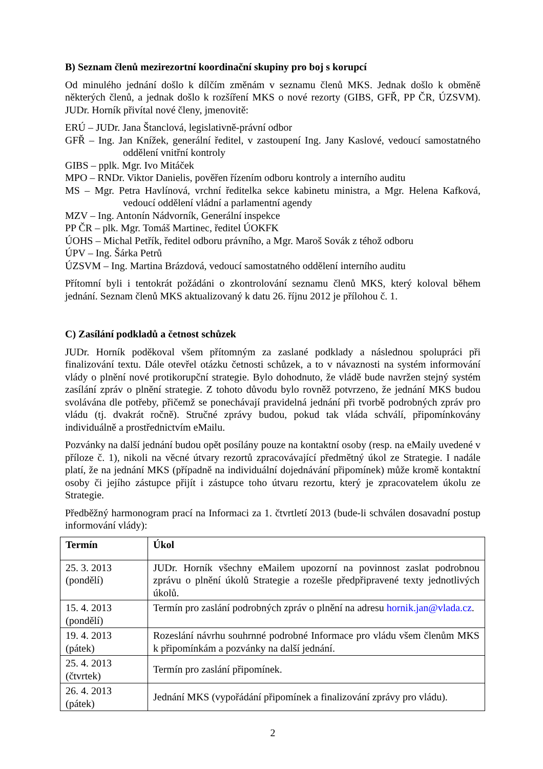B) Seznam členů mezirezortní koordinační skupiny pro boj s korupcí
Od minulého jednání došlo k dílčím změnám v seznamu členů MKS. Jednak došlo k obměně některých členů, a jednak došlo k rozšíření MKS o nové rezorty (GIBS, GFŘ, PP ČR, ÚZSVM). JUDr. Horník přivítal nové členy, jmenovitě:
ERÚ – JUDr. Jana Štanclová, legislativně-právní odbor
GFŘ – Ing. Jan Knížek, generální ředitel, v zastoupení Ing. Jany Kaslové, vedoucí samostatného oddělení vnitřní kontroly
GIBS – pplk. Mgr. Ivo Mitáček
MPO – RNDr. Viktor Danielis, pověřen řízením odboru kontroly a interního auditu
MS – Mgr. Petra Havlínová, vrchní ředitelka sekce kabinetu ministra, a Mgr. Helena Kafková, vedoucí oddělení vládní a parlamentní agendy
MZV – Ing. Antonín Nádvorník, Generální inspekce
PP ČR – plk. Mgr. Tomáš Martinec, ředitel ÚOKFK
ÚOHS – Michal Petřík, ředitel odboru právního, a Mgr. Maroš Sovák z téhož odboru
ÚPV – Ing. Šárka Petrů
ÚZSVM – Ing. Martina Brázdová, vedoucí samostatného oddělení interního auditu
Přítomní byli i tentokrát požádáni o zkontrolování seznamu členů MKS, který koloval během jednání. Seznam členů MKS aktualizovaný k datu 26. říjnu 2012 je přílohou č. 1.
C) Zasílání podkladů a četnost schůzek
JUDr. Horník poděkoval všem přítomným za zaslané podklady a následnou spolupráci při finalizování textu. Dále otevřel otázku četnosti schůzek, a to v návaznosti na systém informování vlády o plnění nové protikorupční strategie. Bylo dohodnuto, že vládě bude navržen stejný systém zasílání zpráv o plnění strategie. Z tohoto důvodu bylo rovněž potvrzeno, že jednání MKS budou svolávána dle potřeby, přičemž se ponechávají pravidelná jednání při tvorbě podrobných zpráv pro vládu (tj. dvakrát ročně). Stručné zprávy budou, pokud tak vláda schválí, připomínkovány individuálně a prostřednictvím eMailu.
Pozvánky na další jednání budou opět posílány pouze na kontaktní osoby (resp. na eMaily uvedené v příloze č. 1), nikoli na věcné útvary rezortů zpracovávající předmětný úkol ze Strategie. I nadále platí, že na jednání MKS (případně na individuální dojednávání připomínek) může kromě kontaktní osoby či jejího zástupce přijít i zástupce toho útvaru rezortu, který je zpracovatelem úkolu ze Strategie.
Předběžný harmonogram prací na Informaci za 1. čtvrtletí 2013 (bude-li schválen dosavadní postup informování vlády):
| Termín | Úkol |
| --- | --- |
| 25. 3. 2013 (pondělí) | JUDr. Horník všechny eMailem upozorní na povinnost zaslat podrobnou zprávu o plnění úkolů Strategie a rozešle předpřipravené texty jednotlivých úkolů. |
| 15. 4. 2013 (pondělí) | Termín pro zaslání podrobných zpráv o plnění na adresu hornik.jan@vlada.cz . |
| 19. 4. 2013 (pátek) | Rozeslání návrhu souhrnné podrobné Informace pro vládu všem členům MKS k připomínkám a pozvánky na další jednání. |
| 25. 4. 2013 (čtvrtek) | Termín pro zaslání připomínek. |
| 26. 4. 2013 (pátek) | Jednání MKS (vypořádání připomínek a finalizování zprávy pro vládu). |
2